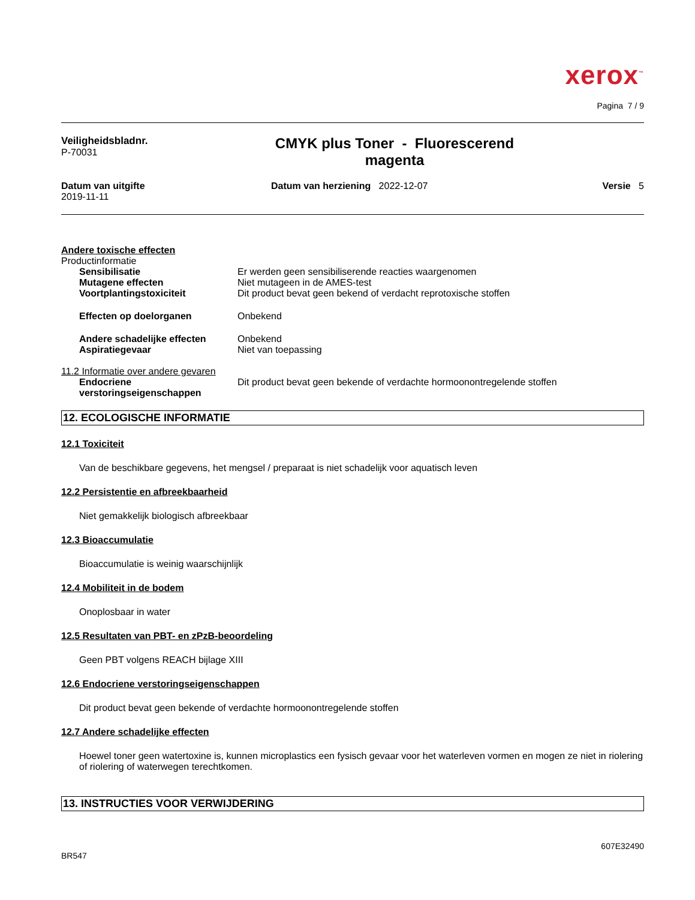xerox<sup>™</sup>
Pagina 7 / 9
Veiligheidsbladnr.
P-70031
CMYK plus Toner - Fluorescerend
magenta
Datum van uitgifte
2019-11-11
Datum van herziening 2022-12-07
Versie 5
Andere toxische effecten
Productinformatie
Sensibilisatie Er werden geen sensibiliserende reacties waargenomen
Mutagene effecten Niet mutageen in de AMES-test
Voortplantingstoxiciteit Dit product bevat geen bekend of verdacht reprotoxische stoffen
Effecten op doelorganen Onbekend
Andere schadelijke effecten Onbekend
Aspiratiegevaar Niet van toepassing
11.2 Informatie over andere gevaren
Endocriene verstoringseigenschappen
Dit product bevat geen bekende of verdachte hormoonontregelende stoffen
12. ECOLOGISCHE INFORMATIE
12.1 Toxiciteit
Van de beschikbare gegevens, het mengsel / preparaat is niet schadelijk voor aquatisch leven
12.2 Persistentie en afbreekbaarheid
Niet gemakkelijk biologisch afbreekbaar
12.3 Bioaccumulatie
Bioaccumulatie is weinig waarschijnlijk
12.4 Mobiliteit in de bodem
Onoplosbaar in water
12.5 Resultaten van PBT- en zPzB-beoordeling
Geen PBT volgens REACH bijlage XIII
12.6 Endocriene verstoringseigenschappen
Dit product bevat geen bekende of verdachte hormoonontregelende stoffen
12.7 Andere schadelijke effecten
Hoewel toner geen watertoxine is, kunnen microplastics een fysisch gevaar voor het waterleven vormen en mogen ze niet in riolering of riolering of waterwegen terechtkomen.
13. INSTRUCTIES VOOR VERWIJDERING
607E32490
BR547